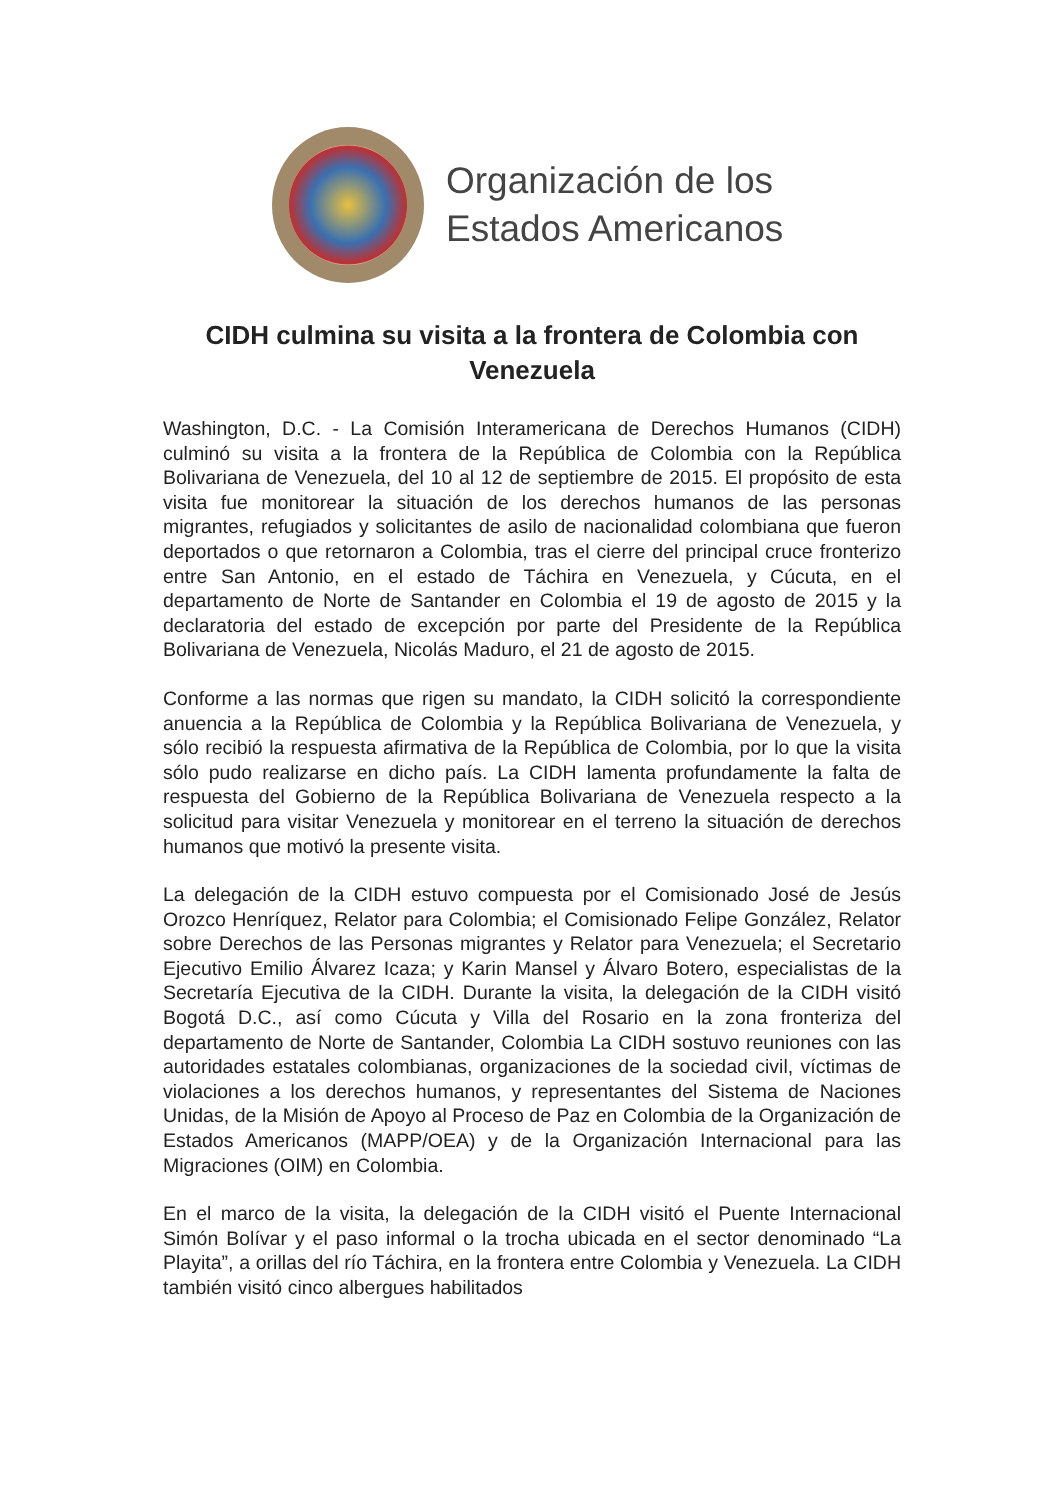Organización de los
Estados Americanos
CIDH culmina su visita a la frontera de Colombia con Venezuela
Washington, D.C. - La Comisión Interamericana de Derechos Humanos (CIDH) culminó su visita a la frontera de la República de Colombia con la República Bolivariana de Venezuela, del 10 al 12 de septiembre de 2015. El propósito de esta visita fue monitorear la situación de los derechos humanos de las personas migrantes, refugiados y solicitantes de asilo de nacionalidad colombiana que fueron deportados o que retornaron a Colombia, tras el cierre del principal cruce fronterizo entre San Antonio, en el estado de Táchira en Venezuela, y Cúcuta, en el departamento de Norte de Santander en Colombia el 19 de agosto de 2015 y la declaratoria del estado de excepción por parte del Presidente de la República Bolivariana de Venezuela, Nicolás Maduro, el 21 de agosto de 2015.
Conforme a las normas que rigen su mandato, la CIDH solicitó la correspondiente anuencia a la República de Colombia y la República Bolivariana de Venezuela, y sólo recibió la respuesta afirmativa de la República de Colombia, por lo que la visita sólo pudo realizarse en dicho país. La CIDH lamenta profundamente la falta de respuesta del Gobierno de la República Bolivariana de Venezuela respecto a la solicitud para visitar Venezuela y monitorear en el terreno la situación de derechos humanos que motivó la presente visita.
La delegación de la CIDH estuvo compuesta por el Comisionado José de Jesús Orozco Henríquez, Relator para Colombia; el Comisionado Felipe González, Relator sobre Derechos de las Personas migrantes y Relator para Venezuela; el Secretario Ejecutivo Emilio Álvarez Icaza; y Karin Mansel y Álvaro Botero, especialistas de la Secretaría Ejecutiva de la CIDH. Durante la visita, la delegación de la CIDH visitó Bogotá D.C., así como Cúcuta y Villa del Rosario en la zona fronteriza del departamento de Norte de Santander, Colombia La CIDH sostuvo reuniones con las autoridades estatales colombianas, organizaciones de la sociedad civil, víctimas de violaciones a los derechos humanos, y representantes del Sistema de Naciones Unidas, de la Misión de Apoyo al Proceso de Paz en Colombia de la Organización de Estados Americanos (MAPP/OEA) y de la Organización Internacional para las Migraciones (OIM) en Colombia.
En el marco de la visita, la delegación de la CIDH visitó el Puente Internacional Simón Bolívar y el paso informal o la trocha ubicada en el sector denominado “La Playita”, a orillas del río Táchira, en la frontera entre Colombia y Venezuela. La CIDH también visitó cinco albergues habilitados